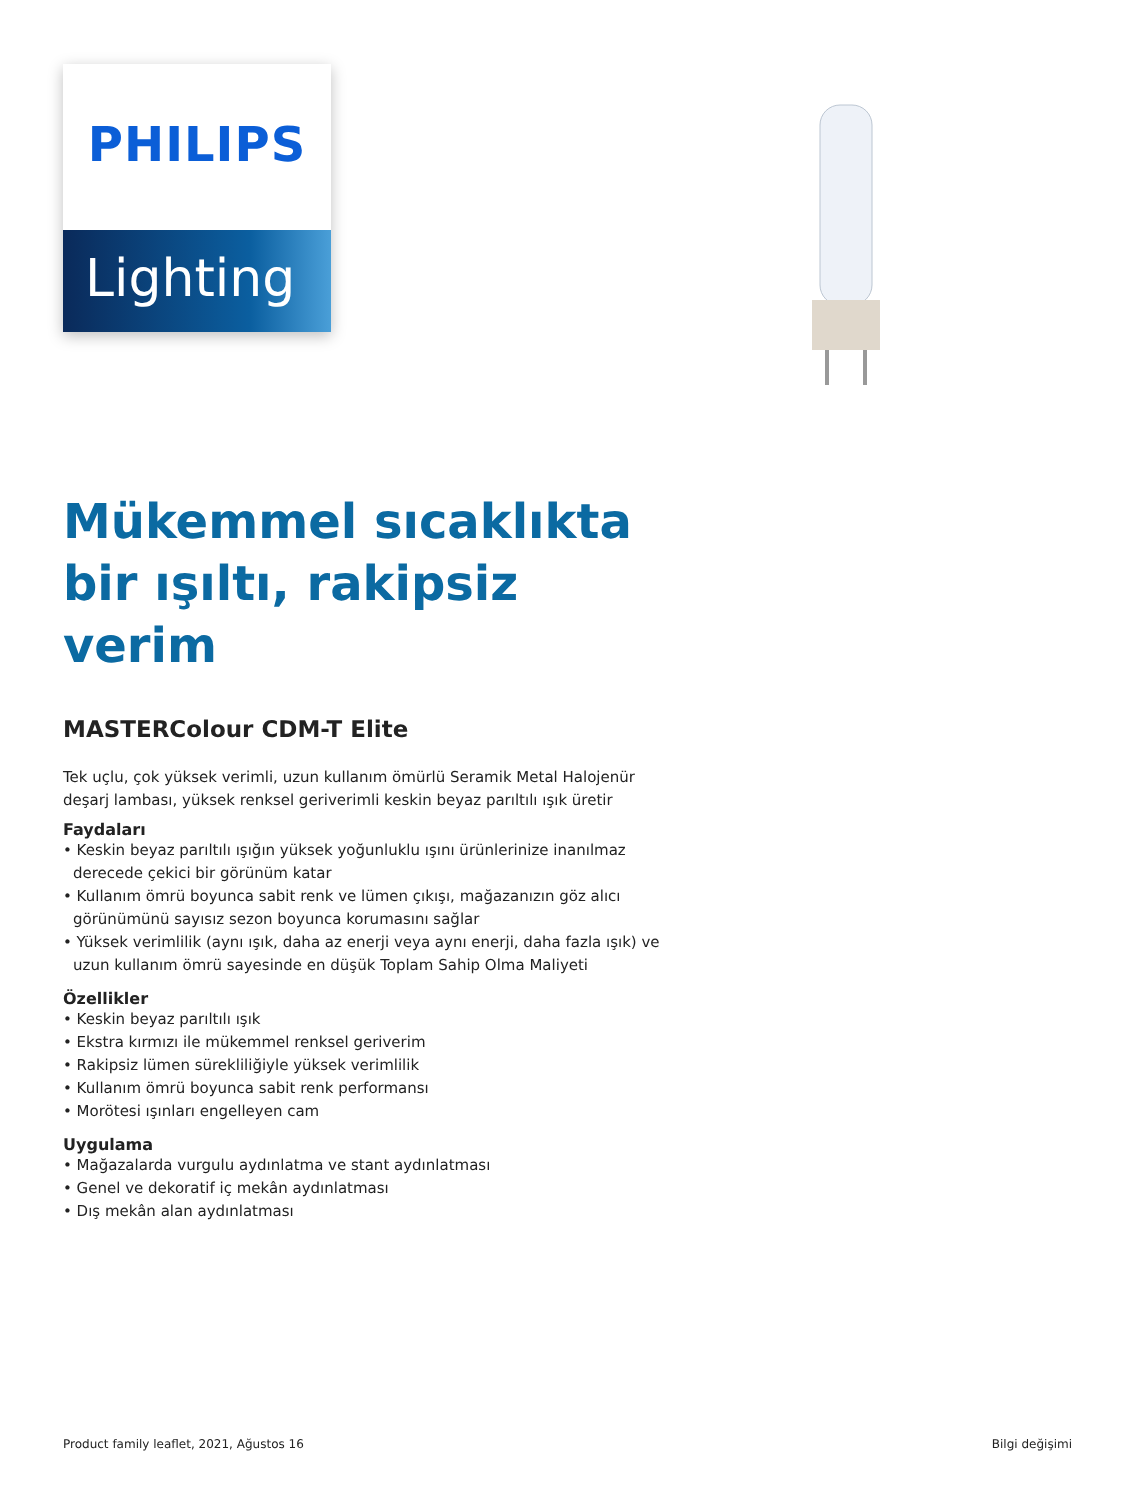PHILIPS
Lighting
Mükemmel sıcaklıkta bir ışıltı, rakipsiz verim
MASTERColour CDM-T Elite
Tek uçlu, çok yüksek verimli, uzun kullanım ömürlü Seramik Metal Halojenür deşarj lambası, yüksek renksel geriverimli keskin beyaz parıltılı ışık üretir
Faydaları
• Keskin beyaz parıltılı ışığın yüksek yoğunluklu ışını ürünlerinize inanılmaz derecede çekici bir görünüm katar
• Kullanım ömrü boyunca sabit renk ve lümen çıkışı, mağazanızın göz alıcı görünümünü sayısız sezon boyunca korumasını sağlar
• Yüksek verimlilik (aynı ışık, daha az enerji veya aynı enerji, daha fazla ışık) ve uzun kullanım ömrü sayesinde en düşük Toplam Sahip Olma Maliyeti
Özellikler
• Keskin beyaz parıltılı ışık
• Ekstra kırmızı ile mükemmel renksel geriverim
• Rakipsiz lümen sürekliliğiyle yüksek verimlilik
• Kullanım ömrü boyunca sabit renk performansı
• Morötesi ışınları engelleyen cam
Uygulama
• Mağazalarda vurgulu aydınlatma ve stant aydınlatması
• Genel ve dekoratif iç mekân aydınlatması
• Dış mekân alan aydınlatması
Product family leaflet, 2021, Ağustos 16 Bilgi değişimi